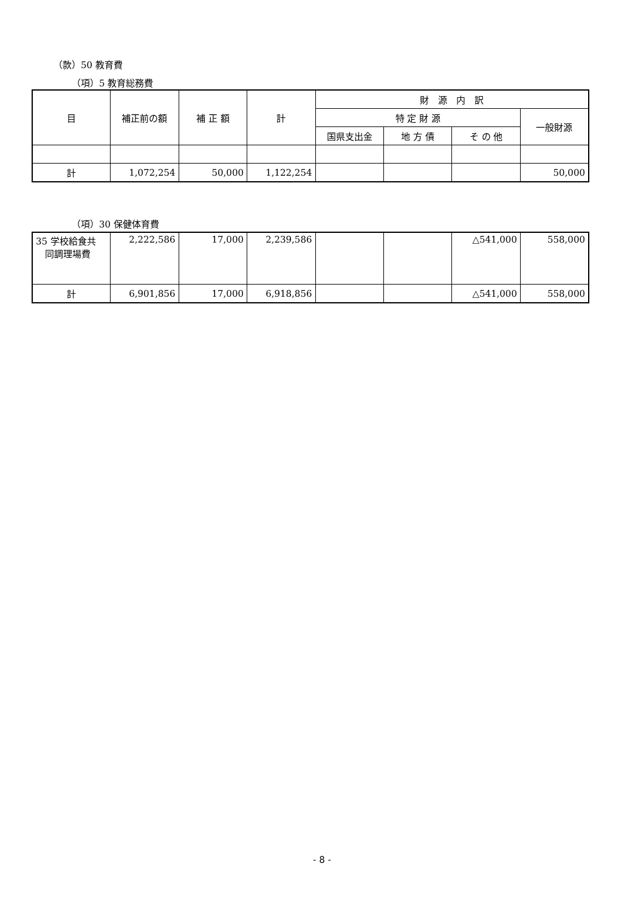（款）50 教育費
（項）5 教育総務費
| 目 | 補正前の額 | 補 正 額 | 計 | 財 源 内 訳 | | | |
| --- | --- | --- | --- | --- | --- | --- | --- |
| | | | | 特 定 財 源 | | | 一般財源 |
| | | | | 国県支出金 | 地 方 債 | そ の 他 | |
| 計 | 1,072,254 | 50,000 | 1,122,254 | | | | 50,000 |
（項）30 保健体育費
| 35 学校給食共 同調理場費 | 2,222,586 | 17,000 | 2,239,586 | | | △541,000 | 558,000 |
| 計 | 6,901,856 | 17,000 | 6,918,856 | | | △541,000 | 558,000 |
- 8 -